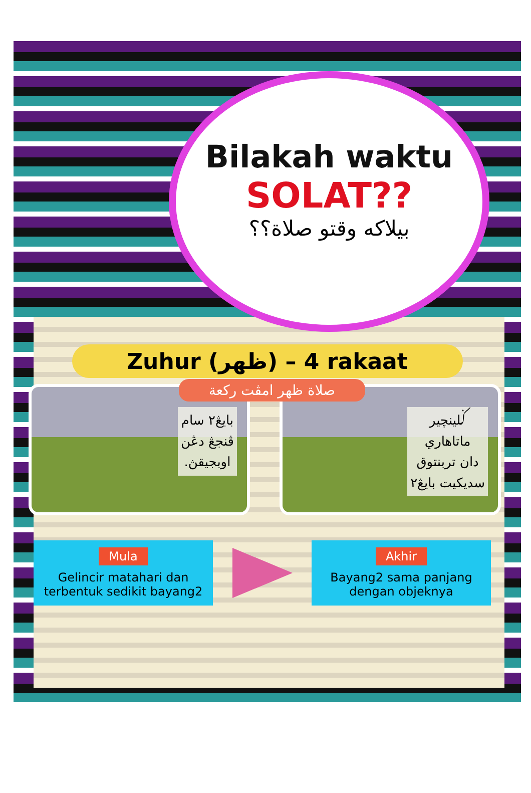Bilakah waktu
SOLAT??
بيلاكه وقتو صلاة؟؟
Zuhur (ظهر) – 4 rakaat
صلاة ظهر امڤت رکعة
بايڠ٢ سام
ڤنجڠ دڠن
اوبجيقڽ.
ݢلينچير
ماتاهاري
دان تربنتوق
سديکيت بايڠ٢
Mula
Gelincir matahari dan terbentuk sedikit bayang2
Akhir
Bayang2 sama panjang dengan objeknya